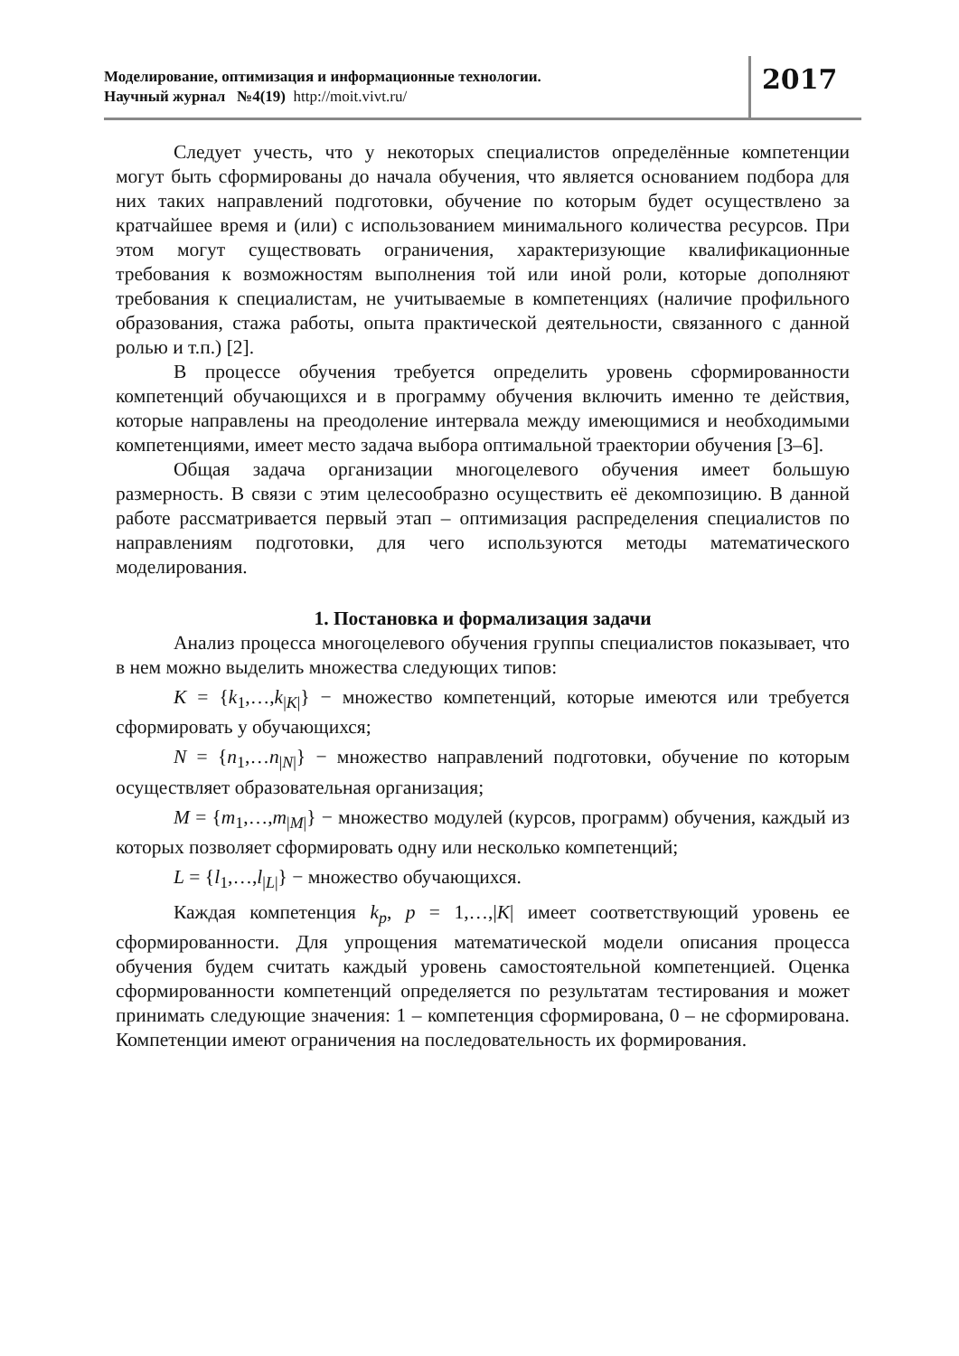Моделирование, оптимизация и информационные технологии.
Научный журнал №4(19) http://moit.vivt.ru/
2017
Следует учесть, что у некоторых специалистов определённые компетенции могут быть сформированы до начала обучения, что является основанием подбора для них таких направлений подготовки, обучение по которым будет осуществлено за кратчайшее время и (или) с использованием минимального количества ресурсов. При этом могут существовать ограничения, характеризующие квалификационные требования к возможностям выполнения той или иной роли, которые дополняют требования к специалистам, не учитываемые в компетенциях (наличие профильного образования, стажа работы, опыта практической деятельности, связанного с данной ролью и т.п.) [2].
В процессе обучения требуется определить уровень сформированности компетенций обучающихся и в программу обучения включить именно те действия, которые направлены на преодоление интервала между имеющимися и необходимыми компетенциями, имеет место задача выбора оптимальной траектории обучения [3–6].
Общая задача организации многоцелевого обучения имеет большую размерность. В связи с этим целесообразно осуществить её декомпозицию. В данной работе рассматривается первый этап – оптимизация распределения специалистов по направлениям подготовки, для чего используются методы математического моделирования.
1. Постановка и формализация задачи
Анализ процесса многоцелевого обучения группы специалистов показывает, что в нем можно выделить множества следующих типов:
K = {k<sub>1</sub>,…,k<sub>|K|</sub>} − множество компетенций, которые имеются или требуется сформировать у обучающихся;
N = {n<sub>1</sub>,…n<sub>|N|</sub>} − множество направлений подготовки, обучение по которым осуществляет образовательная организация;
M = {m<sub>1</sub>,…,m<sub>|M|</sub>} − множество модулей (курсов, программ) обучения, каждый из которых позволяет сформировать одну или несколько компетенций;
L = {l<sub>1</sub>,…,l<sub>|L|</sub>} − множество обучающихся.
Каждая компетенция k<sub>p</sub>, p = 1,…,|K| имеет соответствующий уровень ее сформированности. Для упрощения математической модели описания процесса обучения будем считать каждый уровень самостоятельной компетенцией. Оценка сформированности компетенций определяется по результатам тестирования и может принимать следующие значения: 1 – компетенция сформирована, 0 – не сформирована. Компетенции имеют ограничения на последовательность их формирования.